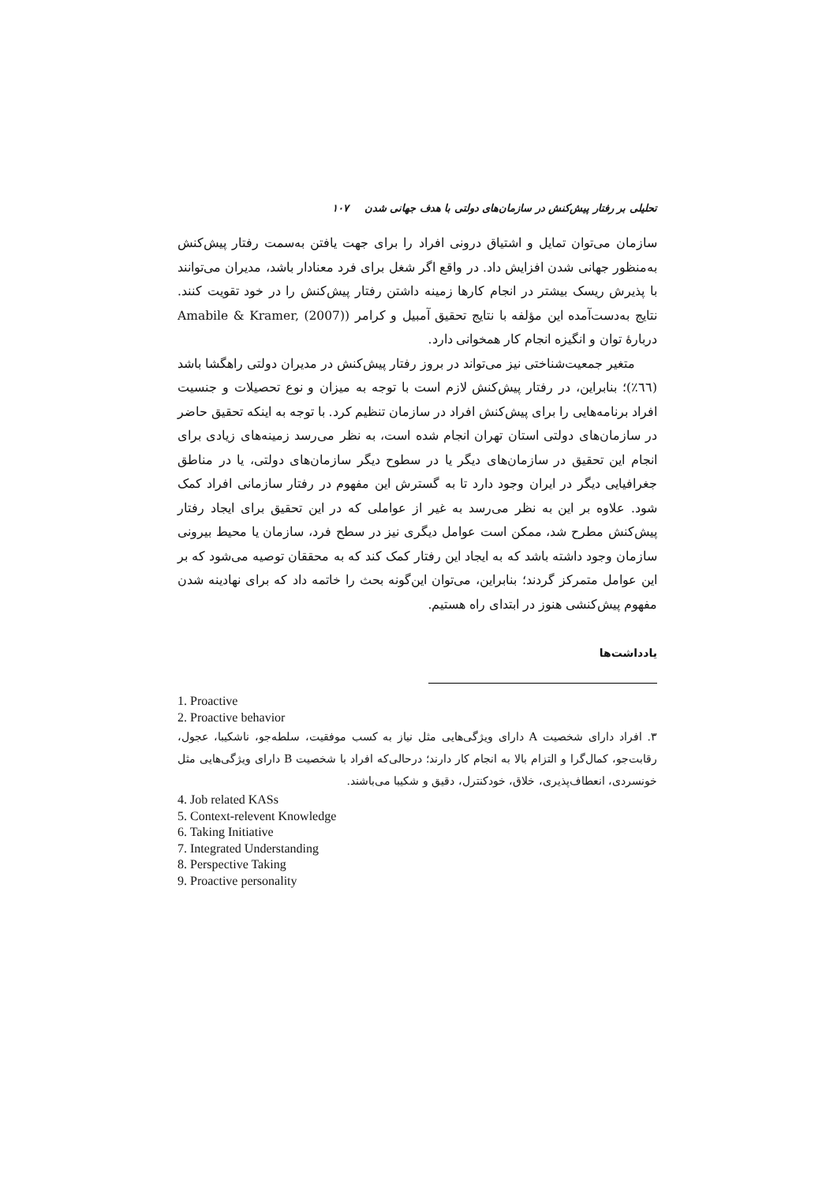تحلیلی بر رفتار پیش‌کنش در سازمان‌های دولتی با هدف جهانی شدن ۱۰۷
سازمان می‌توان تمایل و اشتیاق درونی افراد را برای جهت یافتن به‌سمت رفتار پیش‌کنش به‌منظور جهانی شدن افزایش داد. در واقع اگر شغل برای فرد معنادار باشد، مدیران می‌توانند با پذیرش ریسک بیشتر در انجام کارها زمینه داشتن رفتار پیش‌کنش را در خود تقویت کنند. نتایج به‌دست‌آمده این مؤلفه با نتایج تحقیق آمبیل و کرامر (Amabile & Kramer, (2007) دربارهٔ توان و انگیزه انجام کار همخوانی دارد.
متغیر جمعیت‌شناختی نیز می‌تواند در بروز رفتار پیش‌کنش در مدیران دولتی راهگشا باشد (٦٦٪)؛ بنابراین، در رفتار پیش‌کنش لازم است با توجه به میزان و نوع تحصیلات و جنسیت افراد برنامه‌هایی را برای پیش‌کنش افراد در سازمان تنظیم کرد. با توجه به اینکه تحقیق حاضر در سازمان‌های دولتی استان تهران انجام شده است، به نظر می‌رسد زمینه‌های زیادی برای انجام این تحقیق در سازمان‌های دیگر یا در سطوح دیگر سازمان‌های دولتی، یا در مناطق جغرافیایی دیگر در ایران وجود دارد تا به گسترش این مفهوم در رفتار سازمانی افراد کمک شود. علاوه بر این به نظر می‌رسد به غیر از عواملی که در این تحقیق برای ایجاد رفتار پیش‌کنش مطرح شد، ممکن است عوامل دیگری نیز در سطح فرد، سازمان یا محیط بیرونی سازمان وجود داشته باشد که به ایجاد این رفتار کمک کند که به محققان توصیه می‌شود که بر این عوامل متمرکز گردند؛ بنابراین، می‌توان این‌گونه بحث را خاتمه داد که برای نهادینه شدن مفهوم پیش‌کنشی هنوز در ابتدای راه هستیم.
یادداشت‌ها
1. Proactive
2. Proactive behavior
۳. افراد دارای شخصیت A دارای ویژگی‌هایی مثل نیاز به کسب موفقیت، سلطه‌جو، ناشکیبا، عجول، رقابت‌جو، کمال‌گرا و التزام بالا به انجام کار دارند؛ درحالی‌که افراد با شخصیت B دارای ویژگی‌هایی مثل خونسردی، انعطاف‌پذیری، خلاق، خودکنترل، دقیق و شکیبا می‌باشند.
4. Job related KASs
5. Context-relevent Knowledge
6. Taking Initiative
7. Integrated Understanding
8. Perspective Taking
9. Proactive personality